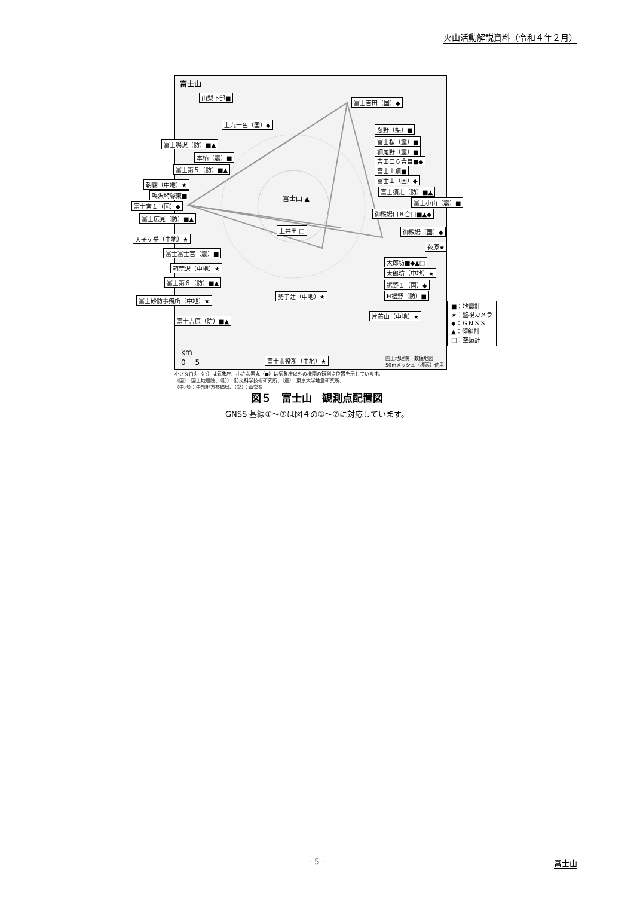火山活動解説資料（令和４年２月）
富士山
富士山 ▲
山梨下部■
富士吉田（国）◆
上九一色（国）◆
忍野（梨）■
富士桜（震）■
細尾野（震）■
吉田口６合目■◆
富士山頂■
富士山（国）◆
富士須走（防）■▲
富士小山（震）■
御殿場口８合目■▲◆
御殿場（国）◆
萩原★
太郎坊■◆▲□
太郎坊（中地）★
裾野１（国）◆
H裾野（防）■
片蓋山（中地）★
上井出 □
勢子辻（中地）★
富士市役所（中地）★
国土地理院　数値地図
50mメッシュ（標高）使用
km
0　 5
富士鳴沢（防）■▲
本栖（震）■
富士第５（防）■▲
朝霧（中地）★
鳴沢塒塚東■
富士宮１（国）◆
富士広見（防）■▲
天子ヶ岳（中地）★
富士富士宮（震）■
箱荒沢（中地）★
富士第６（防）■▲
富士砂防事務所（中地）★
富士吉原（防）■▲
■：地震計
★：監視カメラ
◆：ＧＮＳＳ
▲：傾斜計
□：空振計
小さな白丸（○）は気象庁、小さな黒丸（●）は気象庁以外の機関の観測点位置を示しています。
（国）：国土地理院、（防）：防災科学技術研究所、（震）：東京大学地震研究所、
（中地）：中部地方整備局、（梨）：山梨県
図５　富士山　観測点配置図
GNSS 基線①～⑦は図４の①～⑦に対応しています。
- 5 - 富士山